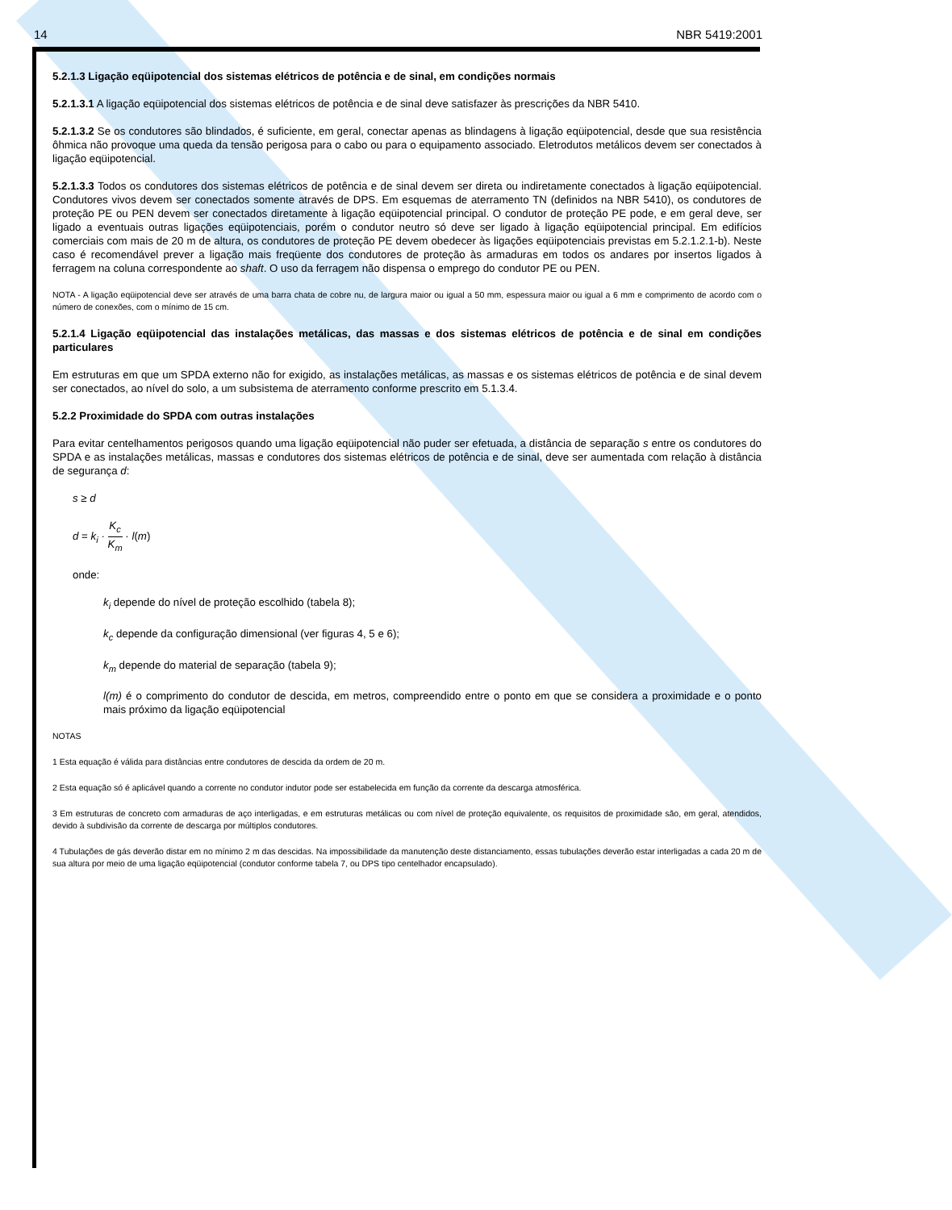14 NBR 5419:2001
5.2.1.3 Ligação eqüipotencial dos sistemas elétricos de potência e de sinal, em condições normais
5.2.1.3.1 A ligação eqüipotencial dos sistemas elétricos de potência e de sinal deve satisfazer às prescrições da NBR 5410.
5.2.1.3.2 Se os condutores são blindados, é suficiente, em geral, conectar apenas as blindagens à ligação eqüipotencial, desde que sua resistência ôhmica não provoque uma queda da tensão perigosa para o cabo ou para o equipamento associado. Eletrodutos metálicos devem ser conectados à ligação eqüipotencial.
5.2.1.3.3 Todos os condutores dos sistemas elétricos de potência e de sinal devem ser direta ou indiretamente conectados à ligação eqüipotencial. Condutores vivos devem ser conectados somente através de DPS. Em esquemas de aterramento TN (definidos na NBR 5410), os condutores de proteção PE ou PEN devem ser conectados diretamente à ligação eqüipotencial principal. O condutor de proteção PE pode, e em geral deve, ser ligado a eventuais outras ligações eqüipotenciais, porém o condutor neutro só deve ser ligado à ligação eqüipotencial principal. Em edifícios comerciais com mais de 20 m de altura, os condutores de proteção PE devem obedecer às ligações eqüipotenciais previstas em 5.2.1.2.1-b). Neste caso é recomendável prever a ligação mais freqüente dos condutores de proteção às armaduras em todos os andares por insertos ligados à ferragem na coluna correspondente ao shaft. O uso da ferragem não dispensa o emprego do condutor PE ou PEN.
NOTA - A ligação eqüipotencial deve ser através de uma barra chata de cobre nu, de largura maior ou igual a 50 mm, espessura maior ou igual a 6 mm e comprimento de acordo com o número de conexões, com o mínimo de 15 cm.
5.2.1.4 Ligação eqüipotencial das instalações metálicas, das massas e dos sistemas elétricos de potência e de sinal em condições particulares
Em estruturas em que um SPDA externo não for exigido, as instalações metálicas, as massas e os sistemas elétricos de potência e de sinal devem ser conectados, ao nível do solo, a um subsistema de aterramento conforme prescrito em 5.1.3.4.
5.2.2 Proximidade do SPDA com outras instalações
Para evitar centelhamentos perigosos quando uma ligação eqüipotencial não puder ser efetuada, a distância de separação s entre os condutores do SPDA e as instalações metálicas, massas e condutores dos sistemas elétricos de potência e de sinal, deve ser aumentada com relação à distância de segurança d:
s ≥ d
d = k<sub>i</sub> · K<sub>c</sub> K<sub>m</sub> · l(m)
onde:
k<sub>i</sub> depende do nível de proteção escolhido (tabela 8);
k<sub>c</sub> depende da configuração dimensional (ver figuras 4, 5 e 6);
k<sub>m</sub> depende do material de separação (tabela 9);
l(m) é o comprimento do condutor de descida, em metros, compreendido entre o ponto em que se considera a proximidade e o ponto mais próximo da ligação eqüipotencial
NOTAS
1 Esta equação é válida para distâncias entre condutores de descida da ordem de 20 m.
2 Esta equação só é aplicável quando a corrente no condutor indutor pode ser estabelecida em função da corrente da descarga atmosférica.
3 Em estruturas de concreto com armaduras de aço interligadas, e em estruturas metálicas ou com nível de proteção equivalente, os requisitos de proximidade são, em geral, atendidos, devido à subdivisão da corrente de descarga por múltiplos condutores.
4 Tubulações de gás deverão distar em no mínimo 2 m das descidas. Na impossibilidade da manutenção deste distanciamento, essas tubulações deverão estar interligadas a cada 20 m de sua altura por meio de uma ligação eqüipotencial (condutor conforme tabela 7, ou DPS tipo centelhador encapsulado).